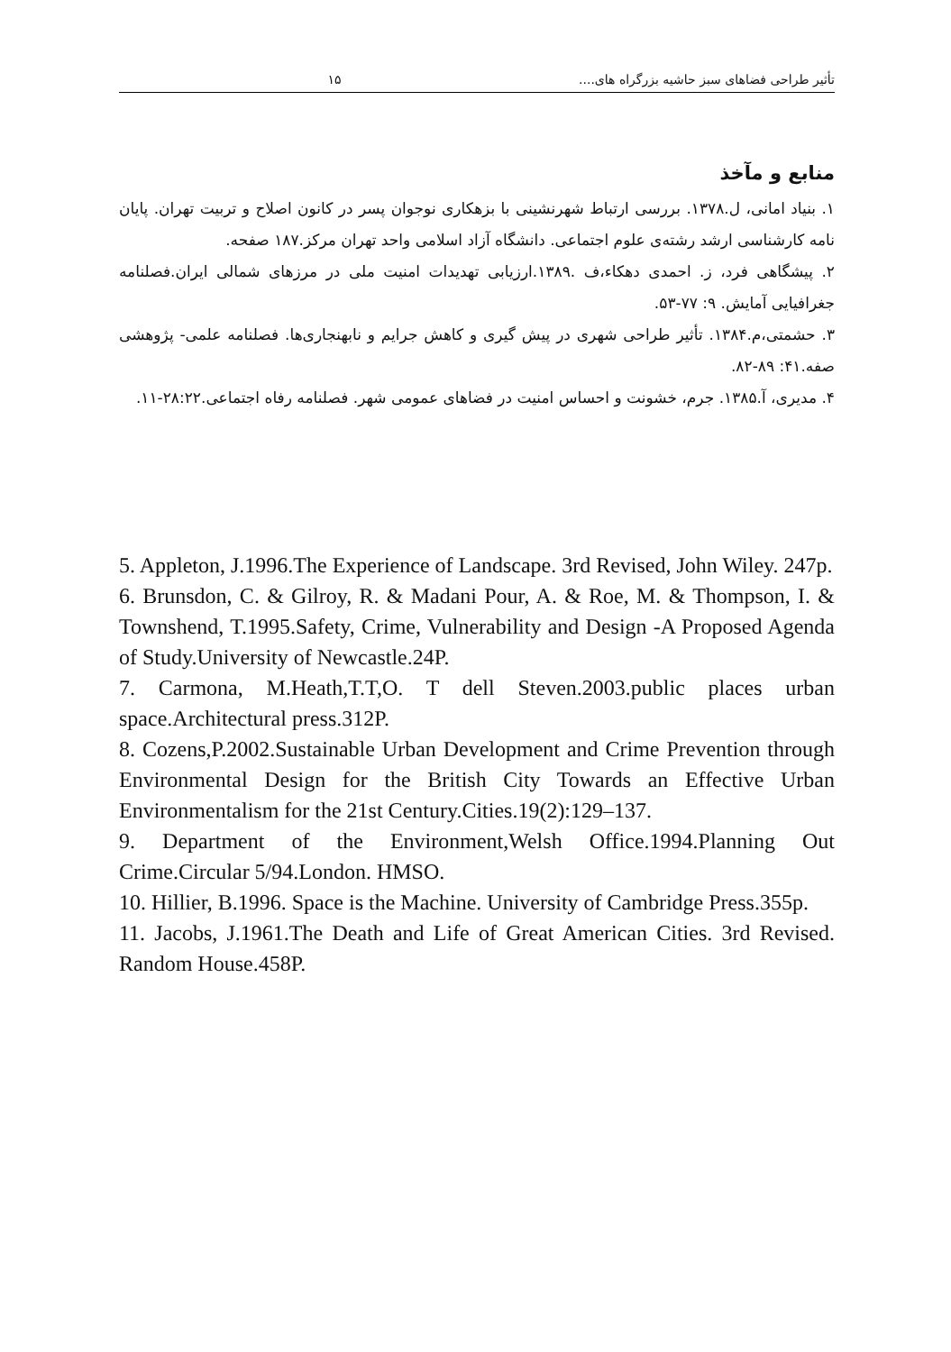تأثیر طراحی فضاهای سبز حاشیه بزرگراه های.... ۱۵
منابع و مآخذ
۱. بنیاد امانی، ل.۱۳۷۸. بررسی ارتباط شهرنشینی با بزهکاری نوجوان پسر در کانون اصلاح و تربیت تهران. پایان نامه کارشناسی ارشد رشته‌ی علوم اجتماعی. دانشگاه آزاد اسلامی واحد تهران مرکز.۱۸۷ صفحه.
۲. پیشگاهی فرد، ز. احمدی دهکاء،ف .۱۳۸۹.ارزیابی تهدیدات امنیت ملی در مرزهای شمالی ایران.فصلنامه جغرافیایی آمایش. ۹: ۷۷-۵۳.
۳. حشمتی،م.۱۳۸۴. تأثیر طراحی شهری در پیش گیری و کاهش جرایم و نابهنجاری‌ها. فصلنامه علمی- پژوهشی صفه.۴۱: ۸۹-۸۲.
۴. مدیری، آ.۱۳۸۵. جرم، خشونت و احساس امنیت در فضاهای عمومی شهر. فصلنامه رفاه اجتماعی.۲۸:۲۲-۱۱.
5. Appleton, J.1996.The Experience of Landscape. 3rd Revised, John Wiley. 247p.
6. Brunsdon, C. & Gilroy, R. & Madani Pour, A. & Roe, M. & Thompson, I. & Townshend, T.1995.Safety, Crime, Vulnerability and Design -A Proposed Agenda of Study.University of Newcastle.24P.
7. Carmona, M.Heath,T.T,O. T dell Steven.2003.public places urban space.Architectural press.312P.
8. Cozens,P.2002.Sustainable Urban Development and Crime Prevention through Environmental Design for the British City Towards an Effective Urban Environmentalism for the 21st Century.Cities.19(2):129–137.
9. Department of the Environment,Welsh Office.1994.Planning Out Crime.Circular 5/94.London. HMSO.
10. Hillier, B.1996. Space is the Machine. University of Cambridge Press.355p.
11. Jacobs, J.1961.The Death and Life of Great American Cities. 3rd Revised. Random House.458P.